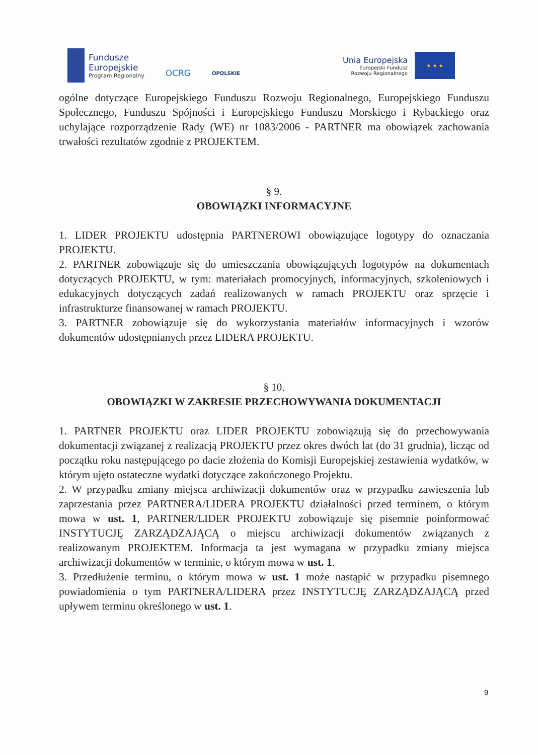Fundusze
Europejskie
Program Regionalny
OCRG
OPOLSKIE
Unia Europejska
Europejski Fundusz
Rozwoju Regionalnego
★ ★ ★
ogólne dotyczące Europejskiego Funduszu Rozwoju Regionalnego, Europejskiego Funduszu Społecznego, Funduszu Spójności i Europejskiego Funduszu Morskiego i Rybackiego oraz uchylające rozporządzenie Rady (WE) nr 1083/2006 - PARTNER ma obowiązek zachowania trwałości rezultatów zgodnie z PROJEKTEM.
§ 9.
OBOWIĄZKI INFORMACYJNE
1. LIDER PROJEKTU udostępnia PARTNEROWI obowiązujące logotypy do oznaczania PROJEKTU.
2. PARTNER zobowiązuje się do umieszczania obowiązujących logotypów na dokumentach dotyczących PROJEKTU, w tym: materiałach promocyjnych, informacyjnych, szkoleniowych i edukacyjnych dotyczących zadań realizowanych w ramach PROJEKTU oraz sprzęcie i infrastrukturze finansowanej w ramach PROJEKTU.
3. PARTNER zobowiązuje się do wykorzystania materiałów informacyjnych i wzorów dokumentów udostępnianych przez LIDERA PROJEKTU.
§ 10.
OBOWIĄZKI W ZAKRESIE PRZECHOWYWANIA DOKUMENTACJI
1. PARTNER PROJEKTU oraz LIDER PROJEKTU zobowiązują się do przechowywania dokumentacji związanej z realizacją PROJEKTU przez okres dwóch lat (do 31 grudnia), licząc od początku roku następującego po dacie złożenia do Komisji Europejskiej zestawienia wydatków, w którym ujęto ostateczne wydatki dotyczące zakończonego Projektu.
2. W przypadku zmiany miejsca archiwizacji dokumentów oraz w przypadku zawieszenia lub zaprzestania przez PARTNERA/LIDERA PROJEKTU działalności przed terminem, o którym mowa w ust. 1, PARTNER/LIDER PROJEKTU zobowiązuje się pisemnie poinformować INSTYTUCJĘ ZARZĄDZAJĄCĄ o miejscu archiwizacji dokumentów związanych z realizowanym PROJEKTEM. Informacja ta jest wymagana w przypadku zmiany miejsca archiwizacji dokumentów w terminie, o którym mowa w ust. 1.
3. Przedłużenie terminu, o którym mowa w ust. 1 może nastąpić w przypadku pisemnego powiadomienia o tym PARTNERA/LIDERA przez INSTYTUCJĘ ZARZĄDZAJĄCĄ przed upływem terminu określonego w ust. 1.
9